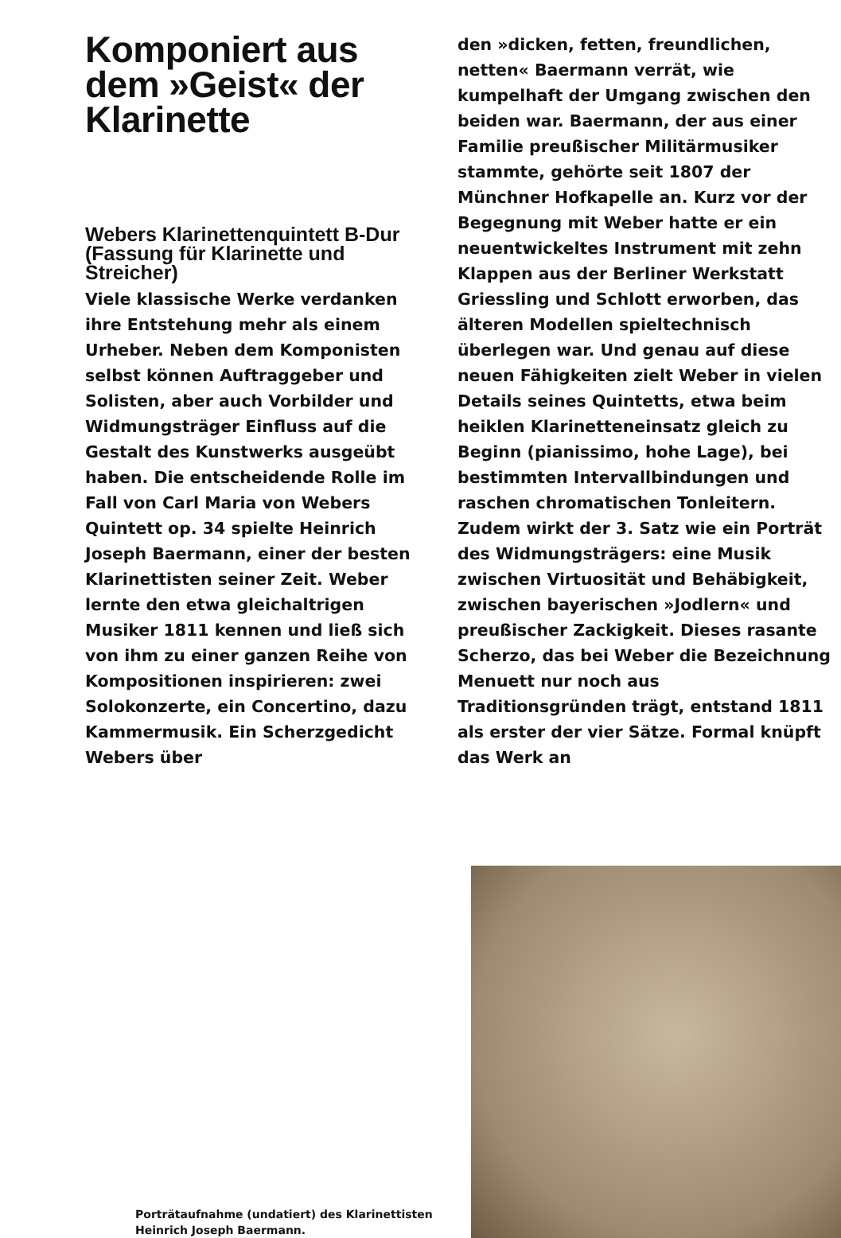Komponiert aus dem »Geist« der Klarinette
Webers Klarinettenquintett B-Dur (Fassung für Klarinette und Streicher)
Viele klassische Werke verdanken ihre Entstehung mehr als einem Urheber. Neben dem Komponisten selbst können Auftraggeber und Solisten, aber auch Vorbilder und Widmungsträger Einfluss auf die Gestalt des Kunstwerks ausgeübt haben. Die entscheidende Rolle im Fall von Carl Maria von Webers Quintett op. 34 spielte Heinrich Joseph Baermann, einer der besten Klarinettisten seiner Zeit. Weber lernte den etwa gleichaltrigen Musiker 1811 kennen und ließ sich von ihm zu einer ganzen Reihe von Kompositionen inspirieren: zwei Solokonzerte, ein Concertino, dazu Kammermusik. Ein Scherzgedicht Webers über
den »dicken, fetten, freundlichen, netten« Baermann verrät, wie kumpelhaft der Umgang zwischen den beiden war. Baermann, der aus einer Familie preußischer Militärmusiker stammte, gehörte seit 1807 der Münchner Hofkapelle an. Kurz vor der Begegnung mit Weber hatte er ein neuentwickeltes Instrument mit zehn Klappen aus der Berliner Werkstatt Griessling und Schlott erworben, das älteren Modellen spieltechnisch überlegen war. Und genau auf diese neuen Fähigkeiten zielt Weber in vielen Details seines Quintetts, etwa beim heiklen Klarinetteneinsatz gleich zu Beginn (pianissimo, hohe Lage), bei bestimmten Intervallbindungen und raschen chromatischen Tonleitern. Zudem wirkt der 3. Satz wie ein Porträt des Widmungsträgers: eine Musik zwischen Virtuosität und Behäbigkeit, zwischen bayerischen »Jodlern« und preußischer Zackigkeit. Dieses rasante Scherzo, das bei Weber die Bezeichnung Menuett nur noch aus Traditionsgründen trägt, entstand 1811 als erster der vier Sätze. Formal knüpft das Werk an
Porträtaufnahme (undatiert) des Klarinettisten Heinrich Joseph Baermann.